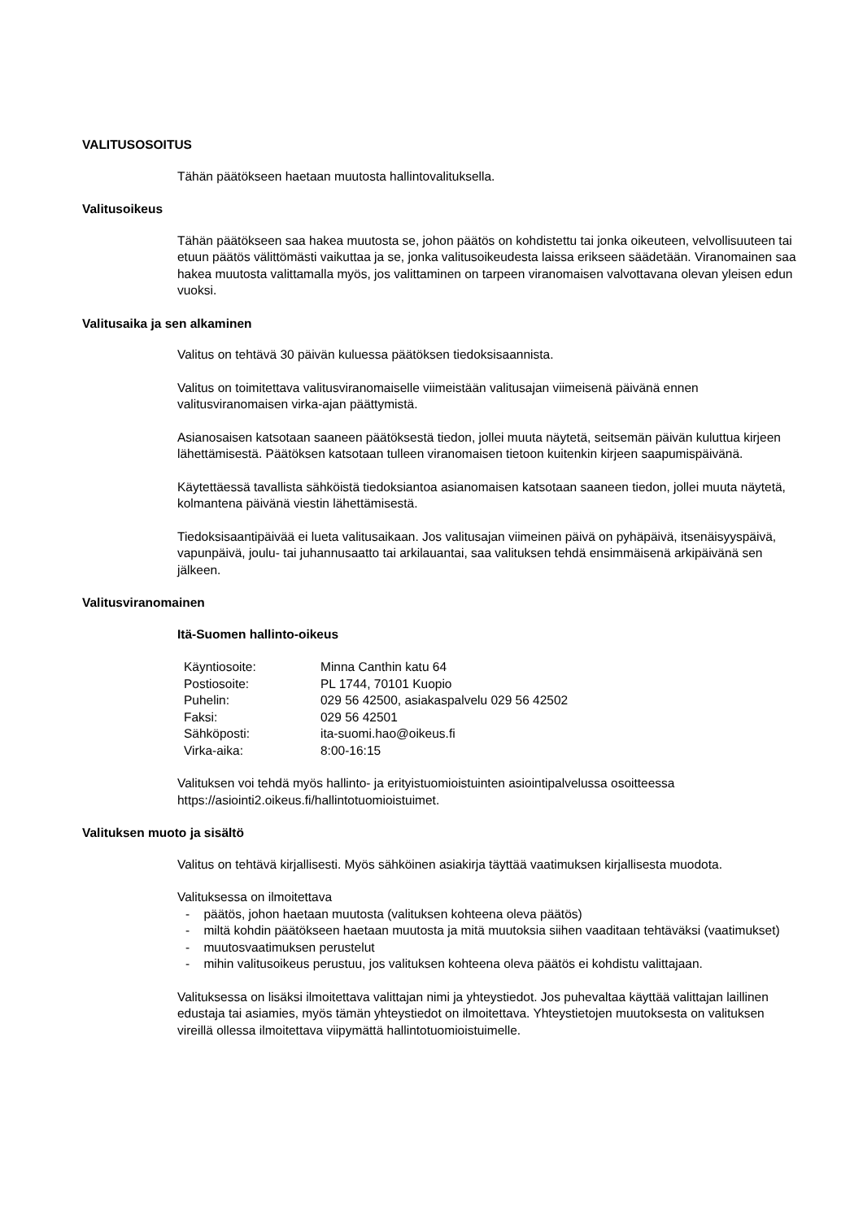VALITUSOSOITUS
Tähän päätökseen haetaan muutosta hallintovalituksella.
Valitusoikeus
Tähän päätökseen saa hakea muutosta se, johon päätös on kohdistettu tai jonka oikeuteen, velvollisuuteen tai etuun päätös välittömästi vaikuttaa ja se, jonka valitusoikeudesta laissa erikseen säädetään. Viranomainen saa hakea muutosta valittamalla myös, jos valittaminen on tarpeen viranomaisen valvottavana olevan yleisen edun vuoksi.
Valitusaika ja sen alkaminen
Valitus on tehtävä 30 päivän kuluessa päätöksen tiedoksisaannista.
Valitus on toimitettava valitusviranomaiselle viimeistään valitusajan viimeisenä päivänä ennen valitusviranomaisen virka-ajan päättymistä.
Asianosaisen katsotaan saaneen päätöksestä tiedon, jollei muuta näytetä, seitsemän päivän kuluttua kirjeen lähettämisestä. Päätöksen katsotaan tulleen viranomaisen tietoon kuitenkin kirjeen saapumispäivänä.
Käytettäessä tavallista sähköistä tiedoksiantoa asianomaisen katsotaan saaneen tiedon, jollei muuta näytetä, kolmantena päivänä viestin lähettämisestä.
Tiedoksisaantipäivää ei lueta valitusaikaan. Jos valitusajan viimeinen päivä on pyhäpäivä, itsenäisyyspäivä, vapunpäivä, joulu- tai juhannusaatto tai arkilauantai, saa valituksen tehdä ensimmäisenä arkipäivänä sen jälkeen.
Valitusviranomainen
Itä-Suomen hallinto-oikeus
| Käyntiosoite: | Minna Canthin katu 64 |
| Postiosoite: | PL 1744, 70101 Kuopio |
| Puhelin: | 029 56 42500, asiakaspalvelu 029 56 42502 |
| Faksi: | 029 56 42501 |
| Sähköposti: | ita-suomi.hao@oikeus.fi |
| Virka-aika: | 8:00-16:15 |
Valituksen voi tehdä myös hallinto- ja erityistuomioistuinten asiointipalvelussa osoitteessa https://asiointi2.oikeus.fi/hallintotuomioistuimet.
Valituksen muoto ja sisältö
Valitus on tehtävä kirjallisesti. Myös sähköinen asiakirja täyttää vaatimuksen kirjallisesta muodota.
Valituksessa on ilmoitettava
- päätös, johon haetaan muutosta (valituksen kohteena oleva päätös)
- miltä kohdin päätökseen haetaan muutosta ja mitä muutoksia siihen vaaditaan tehtäväksi (vaatimukset)
- muutosvaatimuksen perustelut
- mihin valitusoikeus perustuu, jos valituksen kohteena oleva päätös ei kohdistu valittajaan.
Valituksessa on lisäksi ilmoitettava valittajan nimi ja yhteystiedot. Jos puhevaltaa käyttää valittajan laillinen edustaja tai asiamies, myös tämän yhteystiedot on ilmoitettava. Yhteystietojen muutoksesta on valituksen vireillä ollessa ilmoitettava viipymättä hallintotuomioistuimelle.